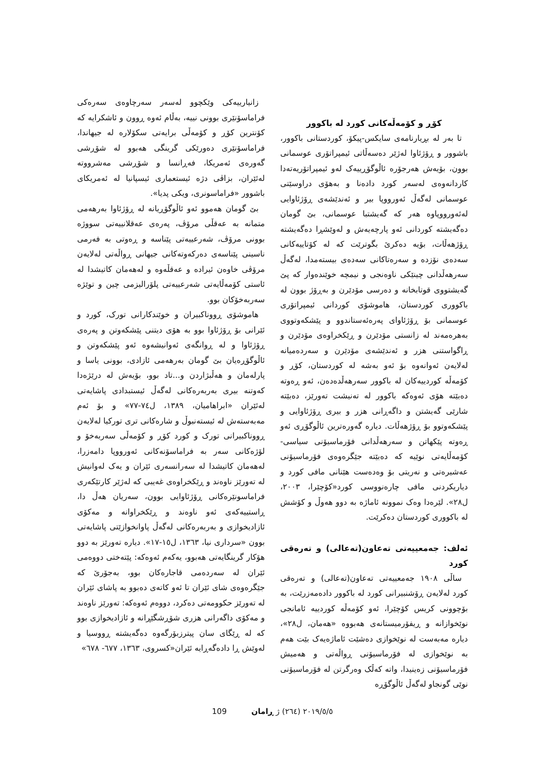زانیارییەکی وێکچوو لەسەر سەرچاوەی سەرەکی فراماسۆنێری بوونی نییە، بەڵام ئەوە ڕوون و ئاشکرایە کە کۆنترین کۆڕ و کۆمەڵی برایەتی سکۆلارە لە جیهاندا، فراماسۆنێری دەورێکی گرینگی هەبوو لە شۆڕشی گەورەی ئەمریکا، فەڕانسا و شۆڕشی مەشرووتە لەئێران، بزاڤی دژە ئیستعماری ئیسپانیا لە ئەمریکای باشوور «فراماسونری، ویکی پدیا».
بێ گومان هەموو ئەو ئاڵوگۆڕیانە لە ڕۆژئاوا بەرهەمی متمانە بە عەقڵی مرۆڤ، پەرەی عەقلانییەتی سووژە بوونی مرۆڤ، شەرعییەتی پێناسە و ڕەوتی بە فەرمی ناسینی پێناسەی دەرکەوتەکانی جیهانی ڕواڵەتی لەلایەن مرۆڤی خاوەن ئیرادە و عەقڵەوە و لەهەمان کاتیشدا لە ئاستی کۆمەڵایەتی شەرعییەتی پلۆرالیزمی چین و توێژە سەربەخۆکان بوو.
هاموشۆی ڕووناکبیران و خوێندکارانی تورک، کورد و ئێرانی بۆ ڕۆژئاوا بوو بە هۆی دیتنی پێشکەوتن و پەرەی ڕۆژئاوا و لە ڕوانگەی ئەوانیشەوە ئەو پێشکەوتن و ئاڵوگۆڕەیان بێ گومان بەرهەمی ئازادی، بوونی یاسا و پارلەمان و هەڵبژاردن و...تاد بوو، بۆیەش لە درێژەدا کەوتنە بیری بەربەرەکانی لەگەڵ ئیستبدادی پاشایەتی لەئێران «ابراهامیان، ١٣٨٩، ل٧٤-٧٧» و بۆ ئەم مەبەستەش لە ئیستەنبوڵ و شارەکانی تری تورکیا لەلایەن ڕووناکبیرانی تورک و کورد کۆڕ و کۆمەڵی سەربەخۆ و لۆژەکانی سەر بە فراماسۆنەکانی ئەورووپا دامەزرا، لەهەمان کاتیشدا لە سەرانسەری ئێران و یەک لەوانیش لە تەورێز ناوەند و ڕێکخراوەی غەیبی کە لەژێر کارتێکەری فراماسونێرەکانی ڕۆژئاوایی بوون، سەریان هەڵ دا، ڕاستییەکەی ئەو ناوەند و ڕێکخراوانە و مەکۆی ئازادیخوازی و بەربەرەکانی لەگەڵ پاوانخوازێتی پاشایەتی بوون «سرداری نیا، ١٣٦٣، ل١٥-١٧». دیارە تەورێز بە دوو هۆکار گرینگایەتی هەبوو، یەکەم ئەوەکە: پێتەختی دووەمی ئێران لە سەردەمی قاجارەکان بوو، بەجۆرێ کە جێگرەوەی شای ئێران تا ئەو کاتەی دەبوو بە پاشای ئێران لە تەورێز حکوومەتی دەکرد، دووەم ئەوەکە: تەورێز ناوەند و مەکۆی داگەرانی هزری شۆڕشگێڕانە و ئازادیخوازی بوو کە لە ڕێگای سان پیترزبۆرگەوە دەگەیشتە ڕووسیا و لەوێش ڕا دادەگەڕایە ئێران«کسروی، ١٣٦٣، ٦٧٧- ٦٧٨»
کۆڕ و کۆمەڵەکانی کورد لە باکوور
تا بەر لە بڕیارنامەی سایکس-پیکۆ، کوردستانی باکوور، باشوور و ڕۆژئاوا لەژێر دەسەڵاتی ئیمپراتۆری عوسمانی بوون، بۆیەش هەرجۆرە ئاڵوگۆڕییەک لەو ئیمپراتۆریەتەدا کاردانەوەی لەسەر کورد دادەنا و بەهۆی دراوسێتی عوسمانی لەگەڵ ئەورووپا بیر و ئەندێشەی ڕۆژئاوایی لەئەورووپاوە هەر کە گەیشتبا عوسمانی، بێ گومان دەگەیشتە کوردانی ئەو پارچەیەش و لەوێشڕا دەگەیشتە ڕۆژهەڵات، بۆیە دەکرێ بگوترێت کە لە کۆتاییەکانی سەدەی نۆزدە و سەرەتاکانی سەدەی بیستەمدا، لەگەڵ سەرهەڵدانی چینێکی ناوەنجی و نیمچە خوێندەوار کە پێ گەیشتووی قوتابخانە و دەرسی مۆدێرن و بەڕۆژ بوون لە باکووری کوردستان، هاموشۆی کوردانی ئیمپراتۆری عوسمانی بۆ ڕۆژئاوای پەرەئەستاندوو و پێشکەوتووی بەهرەمەند لە زانستی مۆدێرن و ڕێکخراوەی مۆدێرن و ڕاگواستنی هزر و ئەندێشەی مۆدێرن و سەردەمیانە لەلایەن ئەوانەوە بۆ ئەو بەشە لە کوردستان، کۆڕ و کۆمەڵە کوردییەکان لە باکوور سەرهەڵدەدەن، ئەو ڕەوتە دەبێتە هۆی ئەوەکە باکوور لە تەنیشت تەورێز، دەبێتە شارێی گەیشتن و داگەڕانی هزر و بیری ڕۆژئاوایی و پێشکەوتوو بۆ ڕۆژهەڵات. دیارە گەورەترین ئاڵوگۆڕی ئەو ڕەوتە پێکهاتن و سەرهەڵدانی فۆرماسیۆنی سیاسی- کۆمەڵایەتی نوێیە کە دەبێتە جێگرەوەی فۆرماسیۆنی عەشیرەتی و نەریتی بۆ وەدەست هێنانی مافی کورد و دیاریکردنی مافی چارەنووسی کورد«کۆچێرا، ٢٠٠٣، ل٢٨». لێرەدا وەک نموونە ئاماژە بە دوو هەوڵ و کۆشش لە باکووری کوردستان دەکرێت.
ئەلف: جەمعییەتی تەعاون(تەعالی) و تەرەقی کورد
ساڵی ١٩٠٨ جەمعییەتی تەعاون(تەعالی) و تەرەقی کورد لەلایەن ڕۆشنبیرانی کورد لە باکوور دادەمەزرێت، بە بۆچوونی کریس کۆچێرا، ئەو کۆمەڵە کوردییە ئامانجی نوێخوازانە و ڕیفۆرمیستانەی هەبووە «هەمان، ل٢٨»، دیارە مەبەست لە نوێخوازی دەشێت ئاماژەیەک بێت هەم بە نوێخوازی لە فۆرماسیۆنی ڕواڵەتی و هەمیش فۆرماسیۆنی زەینیدا، واتە کەڵک وەرگرتن لە فۆرماسیۆنی نوێی گونجاو لەگەڵ ئاڵوگۆڕە
109 ٢٠١٩/٥/٥ (٢٦٤) ژ ڕامان